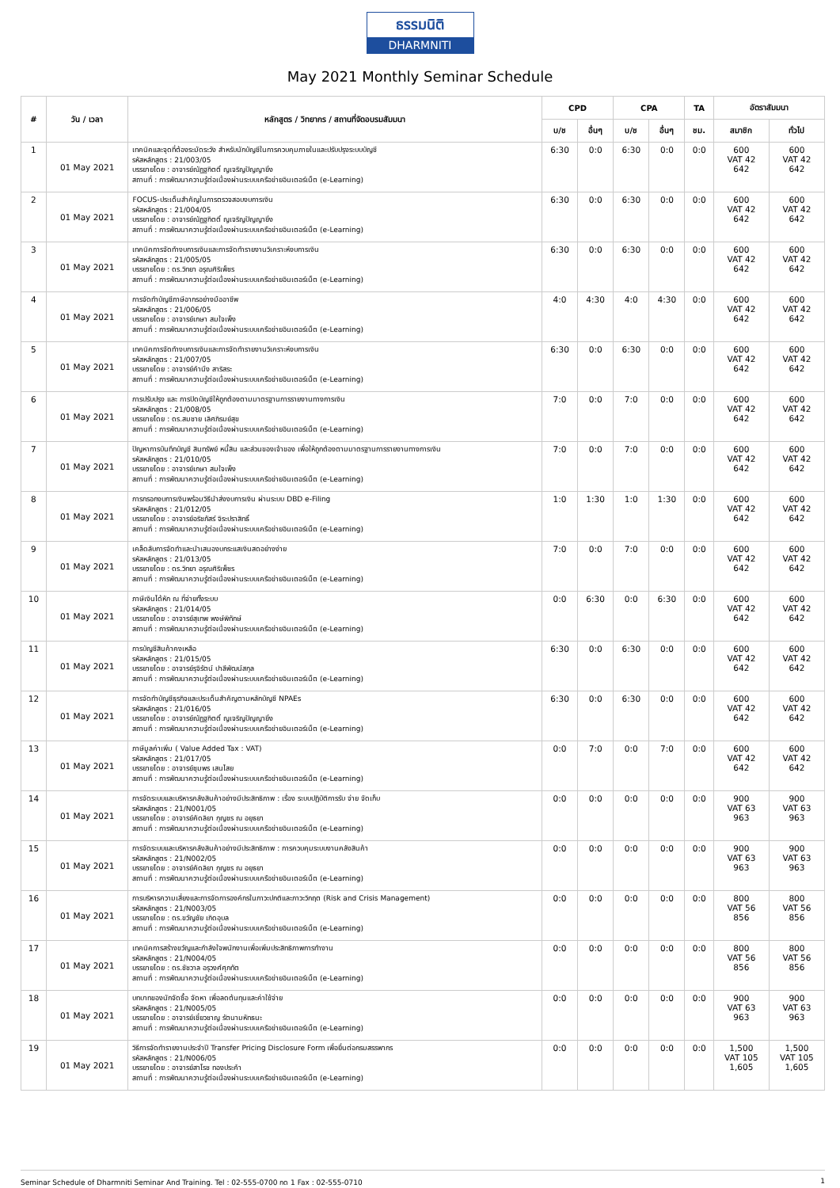ธรรมนิติ
DHARMNITI
May 2021 Monthly Seminar Schedule
| # | วัน / เวลา | หลักสูตร / วิทยากร / สถานที่จัดอบรมสัมมนา | CPD | | CPA | | TA | อัตราสัมมนา | |
| --- | --- | --- | --- | --- | --- | --- | --- | --- | --- |
| | | | บ/ช | อื่นๆ | บ/ช | อื่นๆ | ชม. | สมาชิก | ทั่วไป |
| 1 | 01 May 2021 | เทคนิคและจุดที่ต้องระมัดระวัง สำหรับนักบัญชีในการควบคุมภายในและปรับปรุงระบบบัญชี รหัสหลักสูตร : 21/003/05 บรรยายโดย : อาจารย์ณัฏฐกิตติ์ ญเจริญปัญญายิ่ง สถานที่ : การพัฒนาความรู้ต่อเนื่องผ่านระบบเครือข่ายอินเตอร์เน็ต (e-Learning) | 6:30 | 0:0 | 6:30 | 0:0 | 0:0 | 600 VAT 42 642 | 600 VAT 42 642 |
| 2 | 01 May 2021 | FOCUS-ประเด็นสำคัญในการตรวจสอบงบการเงิน รหัสหลักสูตร : 21/004/05 บรรยายโดย : อาจารย์ณัฏฐกิตติ์ ญเจริญปัญญายิ่ง สถานที่ : การพัฒนาความรู้ต่อเนื่องผ่านระบบเครือข่ายอินเตอร์เน็ต (e-Learning) | 6:30 | 0:0 | 6:30 | 0:0 | 0:0 | 600 VAT 42 642 | 600 VAT 42 642 |
| 3 | 01 May 2021 | เทคนิคการจัดทำงบการเงินและการจัดทำรายงานวิเคราะห์งบการเงิน รหัสหลักสูตร : 21/005/05 บรรยายโดย : ดร.วิทยา อรุณศิริเพ็ชร สถานที่ : การพัฒนาความรู้ต่อเนื่องผ่านระบบเครือข่ายอินเตอร์เน็ต (e-Learning) | 6:30 | 0:0 | 6:30 | 0:0 | 0:0 | 600 VAT 42 642 | 600 VAT 42 642 |
| 4 | 01 May 2021 | การจัดทำบัญชีภาษีอากรอย่างมืออาชีพ รหัสหลักสูตร : 21/006/05 บรรยายโดย : อาจารย์เกษา สมใจเพ็ง สถานที่ : การพัฒนาความรู้ต่อเนื่องผ่านระบบเครือข่ายอินเตอร์เน็ต (e-Learning) | 4:0 | 4:30 | 4:0 | 4:30 | 0:0 | 600 VAT 42 642 | 600 VAT 42 642 |
| 5 | 01 May 2021 | เทคนิคการจัดทำงบการเงินและการจัดทำรายงานวิเคราะห์งบการเงิน รหัสหลักสูตร : 21/007/05 บรรยายโดย : อาจารย์คำนึง สาริสระ สถานที่ : การพัฒนาความรู้ต่อเนื่องผ่านระบบเครือข่ายอินเตอร์เน็ต (e-Learning) | 6:30 | 0:0 | 6:30 | 0:0 | 0:0 | 600 VAT 42 642 | 600 VAT 42 642 |
| 6 | 01 May 2021 | การปรับปรุง และ การปิดบัญชีให้ถูกต้องตามมาตรฐานการรายงานทางการเงิน รหัสหลักสูตร : 21/008/05 บรรยายโดย : ดร.สมชาย เลิศภิรมย์สุข สถานที่ : การพัฒนาความรู้ต่อเนื่องผ่านระบบเครือข่ายอินเตอร์เน็ต (e-Learning) | 7:0 | 0:0 | 7:0 | 0:0 | 0:0 | 600 VAT 42 642 | 600 VAT 42 642 |
| 7 | 01 May 2021 | ปัญหาการบันทึกบัญชี สินทรัพย์ หนี้สิน และส่วนของเจ้าของ เพื่อให้ถูกต้องตามมาตรฐานการรายงานทางการเงิน รหัสหลักสูตร : 21/010/05 บรรยายโดย : อาจารย์เกษา สมใจเพ็ง สถานที่ : การพัฒนาความรู้ต่อเนื่องผ่านระบบเครือข่ายอินเตอร์เน็ต (e-Learning) | 7:0 | 0:0 | 7:0 | 0:0 | 0:0 | 600 VAT 42 642 | 600 VAT 42 642 |
| 8 | 01 May 2021 | การกรอกงบการเงินพร้อมวิธีนำส่งงบการเงิน ผ่านระบบ DBD e-Filing รหัสหลักสูตร : 21/012/05 บรรยายโดย : อาจารย์อริชภัสร์ จิระปราสิทธิ์ สถานที่ : การพัฒนาความรู้ต่อเนื่องผ่านระบบเครือข่ายอินเตอร์เน็ต (e-Learning) | 1:0 | 1:30 | 1:0 | 1:30 | 0:0 | 600 VAT 42 642 | 600 VAT 42 642 |
| 9 | 01 May 2021 | เคล็ดลับการจัดทำและนำเสนองบกระแสเงินสดอย่างง่าย รหัสหลักสูตร : 21/013/05 บรรยายโดย : ดร.วิทยา อรุณศิริเพ็ชร สถานที่ : การพัฒนาความรู้ต่อเนื่องผ่านระบบเครือข่ายอินเตอร์เน็ต (e-Learning) | 7:0 | 0:0 | 7:0 | 0:0 | 0:0 | 600 VAT 42 642 | 600 VAT 42 642 |
| 10 | 01 May 2021 | ภาษีเงินได้หัก ณ ที่จ่ายทั้งระบบ รหัสหลักสูตร : 21/014/05 บรรยายโดย : อาจารย์สุเทพ พงษ์พิทักษ์ สถานที่ : การพัฒนาความรู้ต่อเนื่องผ่านระบบเครือข่ายอินเตอร์เน็ต (e-Learning) | 0:0 | 6:30 | 0:0 | 6:30 | 0:0 | 600 VAT 42 642 | 600 VAT 42 642 |
| 11 | 01 May 2021 | การบัญชีสินค้าคงเหลือ รหัสหลักสูตร : 21/015/05 บรรยายโดย : อาจารย์รุจิรัตน์ ปาลีพัฒน์สกุล สถานที่ : การพัฒนาความรู้ต่อเนื่องผ่านระบบเครือข่ายอินเตอร์เน็ต (e-Learning) | 6:30 | 0:0 | 6:30 | 0:0 | 0:0 | 600 VAT 42 642 | 600 VAT 42 642 |
| 12 | 01 May 2021 | การจัดทำบัญชีธุรกิจและประเด็นสำคัญตามหลักบัญชี NPAEs รหัสหลักสูตร : 21/016/05 บรรยายโดย : อาจารย์ณัฏฐกิตติ์ ญเจริญปัญญายิ่ง สถานที่ : การพัฒนาความรู้ต่อเนื่องผ่านระบบเครือข่ายอินเตอร์เน็ต (e-Learning) | 6:30 | 0:0 | 6:30 | 0:0 | 0:0 | 600 VAT 42 642 | 600 VAT 42 642 |
| 13 | 01 May 2021 | ภาษีมูลค่าเพิ่ม ( Value Added Tax : VAT) รหัสหลักสูตร : 21/017/05 บรรยายโดย : อาจารย์ชุมพร เสนไสย สถานที่ : การพัฒนาความรู้ต่อเนื่องผ่านระบบเครือข่ายอินเตอร์เน็ต (e-Learning) | 0:0 | 7:0 | 0:0 | 7:0 | 0:0 | 600 VAT 42 642 | 600 VAT 42 642 |
| 14 | 01 May 2021 | การจัดระบบและบริหารคลังสินค้าอย่างมีประสิทธิภาพ : เรื่อง ระบบปฏิบัติการรับ จ่าย จัดเก็บ รหัสหลักสูตร : 21/N001/05 บรรยายโดย : อาจารย์คัดลิยา กุญชร ณ อยุธยา สถานที่ : การพัฒนาความรู้ต่อเนื่องผ่านระบบเครือข่ายอินเตอร์เน็ต (e-Learning) | 0:0 | 0:0 | 0:0 | 0:0 | 0:0 | 900 VAT 63 963 | 900 VAT 63 963 |
| 15 | 01 May 2021 | การจัดระบบและบริหารคลังสินค้าอย่างมีประสิทธิภาพ : การควบคุมระบบงานคลังสินค้า รหัสหลักสูตร : 21/N002/05 บรรยายโดย : อาจารย์คัดลิยา กุญชร ณ อยุธยา สถานที่ : การพัฒนาความรู้ต่อเนื่องผ่านระบบเครือข่ายอินเตอร์เน็ต (e-Learning) | 0:0 | 0:0 | 0:0 | 0:0 | 0:0 | 900 VAT 63 963 | 900 VAT 63 963 |
| 16 | 01 May 2021 | การบริหารความเสี่ยงและการจัดการองค์กรในภาวะปกติและภาวะวิกฤต (Risk and Crisis Management) รหัสหลักสูตร : 21/N003/05 บรรยายโดย : ดร.ขวัญชัย เกิดอุบล สถานที่ : การพัฒนาความรู้ต่อเนื่องผ่านระบบเครือข่ายอินเตอร์เน็ต (e-Learning) | 0:0 | 0:0 | 0:0 | 0:0 | 0:0 | 800 VAT 56 856 | 800 VAT 56 856 |
| 17 | 01 May 2021 | เทคนิคการสร้างขวัญและกำลังใจพนักงานเพื่อเพิ่มประสิทธิภาพการทำงาน รหัสหลักสูตร : 21/N004/05 บรรยายโดย : ดร.ชัชวาล อรุวงศ์ศุภทัต สถานที่ : การพัฒนาความรู้ต่อเนื่องผ่านระบบเครือข่ายอินเตอร์เน็ต (e-Learning) | 0:0 | 0:0 | 0:0 | 0:0 | 0:0 | 800 VAT 56 856 | 800 VAT 56 856 |
| 18 | 01 May 2021 | บทบาทของนักจัดซื้อ จัดหา เพื่อลดต้นทุนและค่าใช้จ่าย รหัสหลักสูตร : 21/N005/05 บรรยายโดย : อาจารย์เชี่ยวชาญ รัตนามหัทธนะ สถานที่ : การพัฒนาความรู้ต่อเนื่องผ่านระบบเครือข่ายอินเตอร์เน็ต (e-Learning) | 0:0 | 0:0 | 0:0 | 0:0 | 0:0 | 900 VAT 63 963 | 900 VAT 63 963 |
| 19 | 01 May 2021 | วิธีการจัดทำรายงานประจำปี Transfer Pricing Disclosure Form เพื่อยื่นต่อกรมสรรพากร รหัสหลักสูตร : 21/N006/05 บรรยายโดย : อาจารย์สาโรช ทองประคำ สถานที่ : การพัฒนาความรู้ต่อเนื่องผ่านระบบเครือข่ายอินเตอร์เน็ต (e-Learning) | 0:0 | 0:0 | 0:0 | 0:0 | 0:0 | 1,500 VAT 105 1,605 | 1,500 VAT 105 1,605 |
Seminar Schedule of Dharmniti Seminar And Training. Tel : 02-555-0700 กด 1 Fax : 02-555-0710 1